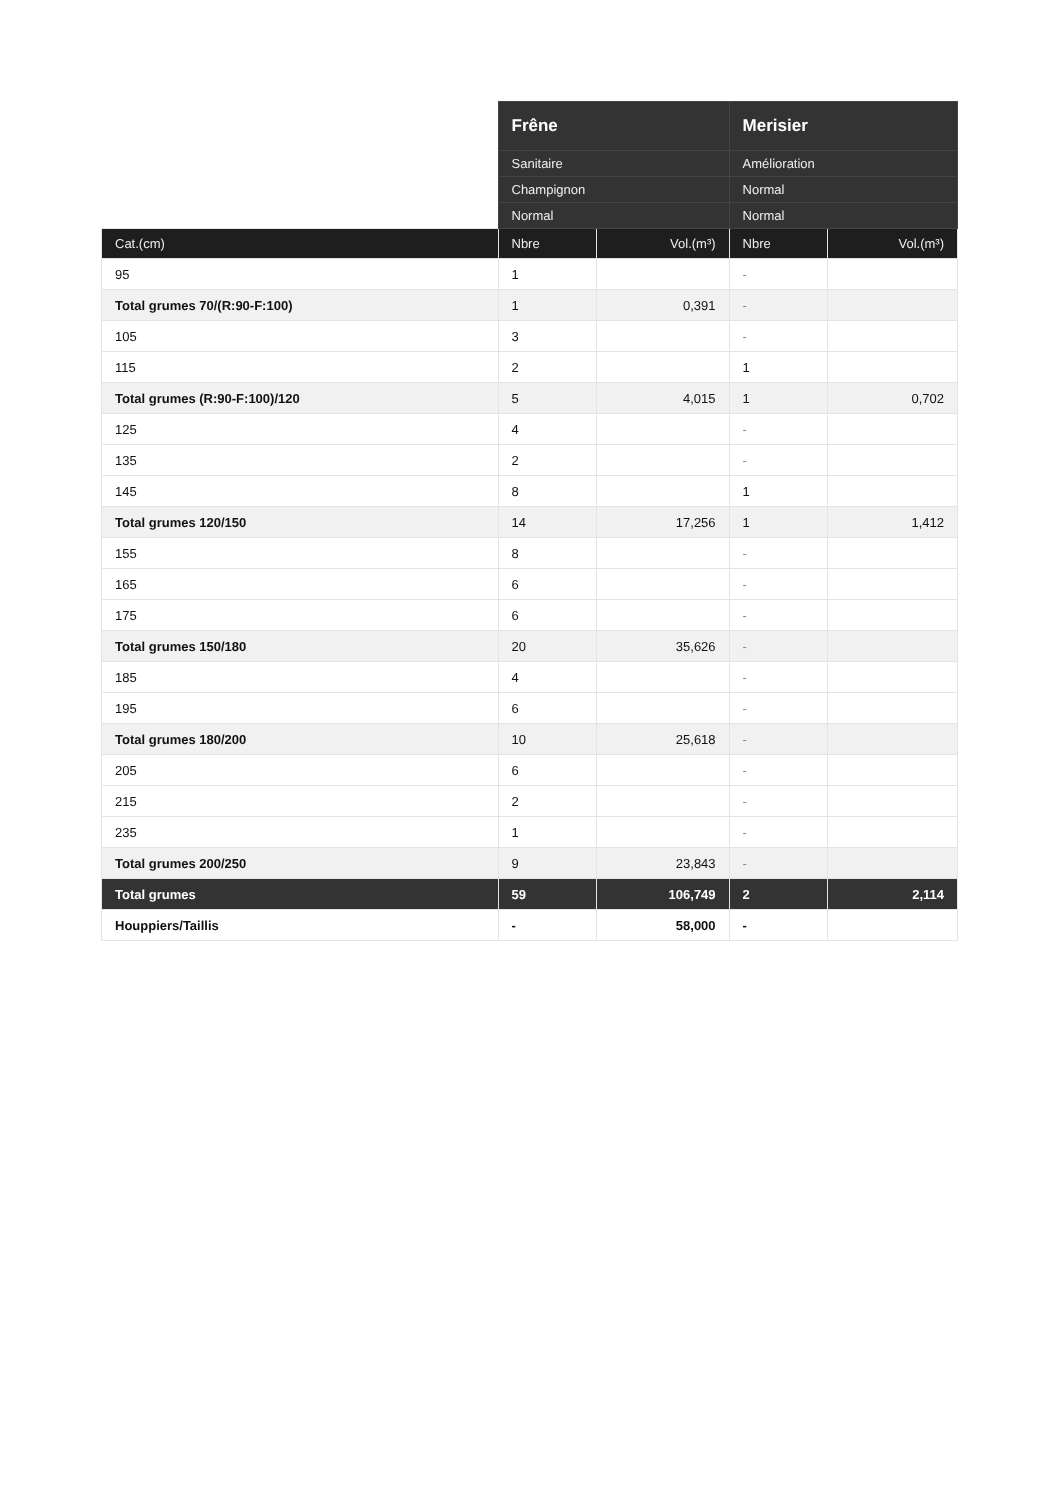| | Frêne | | Merisier | |
| --- | --- | --- | --- | --- |
| | Sanitaire | | Amélioration | |
| | Champignon | | Normal | |
| | Normal | | Normal | |
| Cat.(cm) | Nbre | Vol.(m³) | Nbre | Vol.(m³) |
| 95 | 1 | | - | |
| Total grumes 70/(R:90-F:100) | 1 | 0,391 | - | |
| 105 | 3 | | - | |
| 115 | 2 | | 1 | |
| Total grumes (R:90-F:100)/120 | 5 | 4,015 | 1 | 0,702 |
| 125 | 4 | | - | |
| 135 | 2 | | - | |
| 145 | 8 | | 1 | |
| Total grumes 120/150 | 14 | 17,256 | 1 | 1,412 |
| 155 | 8 | | - | |
| 165 | 6 | | - | |
| 175 | 6 | | - | |
| Total grumes 150/180 | 20 | 35,626 | - | |
| 185 | 4 | | - | |
| 195 | 6 | | - | |
| Total grumes 180/200 | 10 | 25,618 | - | |
| 205 | 6 | | - | |
| 215 | 2 | | - | |
| 235 | 1 | | - | |
| Total grumes 200/250 | 9 | 23,843 | - | |
| Total grumes | 59 | 106,749 | 2 | 2,114 |
| Houppiers/Taillis | - | 58,000 | - | |